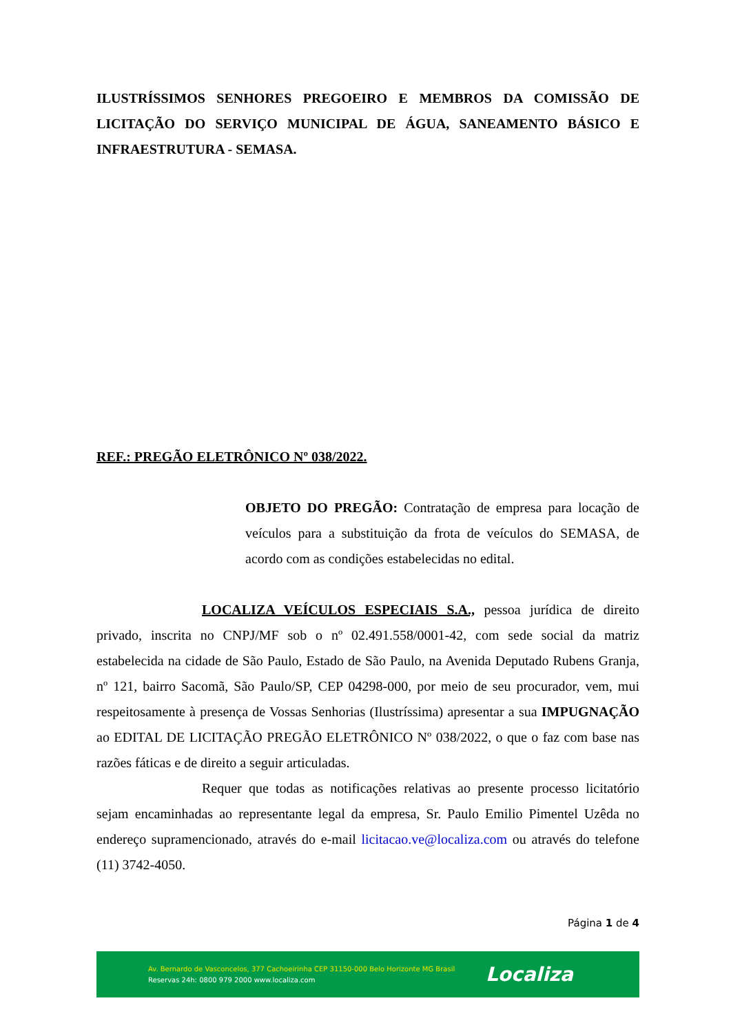ILUSTRÍSSIMOS SENHORES PREGOEIRO E MEMBROS DA COMISSÃO DE LICITAÇÃO DO SERVIÇO MUNICIPAL DE ÁGUA, SANEAMENTO BÁSICO E INFRAESTRUTURA - SEMASA.
REF.: PREGÃO ELETRÔNICO Nº 038/2022.
OBJETO DO PREGÃO: Contratação de empresa para locação de veículos para a substituição da frota de veículos do SEMASA, de acordo com as condições estabelecidas no edital.
LOCALIZA VEÍCULOS ESPECIAIS S.A., pessoa jurídica de direito privado, inscrita no CNPJ/MF sob o nº 02.491.558/0001-42, com sede social da matriz estabelecida na cidade de São Paulo, Estado de São Paulo, na Avenida Deputado Rubens Granja, nº 121, bairro Sacomã, São Paulo/SP, CEP 04298-000, por meio de seu procurador, vem, mui respeitosamente à presença de Vossas Senhorias (Ilustríssima) apresentar a sua IMPUGNAÇÃO ao EDITAL DE LICITAÇÃO PREGÃO ELETRÔNICO Nº 038/2022, o que o faz com base nas razões fáticas e de direito a seguir articuladas.
Requer que todas as notificações relativas ao presente processo licitatório sejam encaminhadas ao representante legal da empresa, Sr. Paulo Emilio Pimentel Uzêda no endereço supramencionado, através do e-mail licitacao.ve@localiza.com ou através do telefone (11) 3742-4050.
Página 1 de 4
Av. Bernardo de Vasconcelos, 377 Cachoeirinha CEP 31150-000 Belo Horizonte MG Brasil
Reservas 24h: 0800 979 2000 www.localiza.com
Localiza